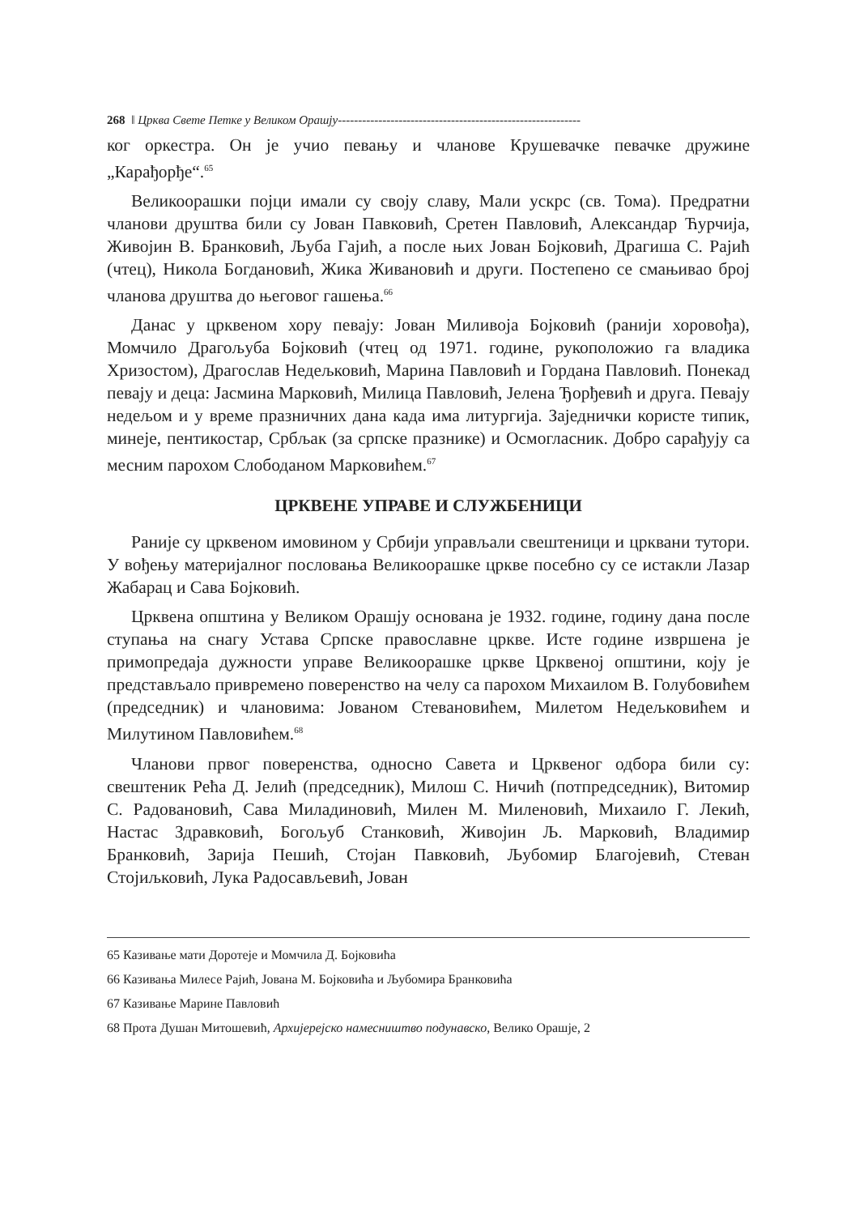268 ‖ Црква Свете Петке у Великом Орашју------------------------------------------------------------
ког оркестра. Он је учио певању и чланове Крушевачке певачке дружи­не „Карађорђе“.<sup>65</sup>
Великоорашки појци имали су своју славу, Мали ускрс (св. Тома). Пред­ратни чланови друштва били су Јован Павковић, Сретен Павловић, Алек­сандар Ћурчија, Живојин В. Бранковић, Љуба Гајић, а после њих Јован Бојковић, Драгиша С. Рајић (чтец), Никола Богдановић, Жика Живановић и други. Постепено се смањивао број чланова друштва до његовог гашења.<sup>66</sup>
Данас у црквеном хору певају: Јован Миливоја Бојковић (ранији хоровођа), Момчило Драгољуба Бојковић (чтец од 1971. године, рукоположио га вла­дика Хризостом), Драгослав Недељковић, Марина Павловић и Гордана Павловић. Понекад певају и деца: Јасмина Марковић, Милица Павловић, Јелена Ђорђевић и друга. Певају недељом и у време празничних дана када има литургија. Заједнички користе типик, минеје, пентикостар, Србљак (за српске празнике) и Осмогласник. Добро сарађују са месним парохом Слободаном Марковићем.<sup>67</sup>
ЦРКВЕНЕ УПРАВЕ И СЛУЖБЕНИЦИ
Раније су црквеном имовином у Србији управљали свештеници и црква­ни тутори. У вођењу материјалног пословања Великоорашке цркве посеб­но су се истакли Лазар Жабарац и Сава Бојковић.
Црквена општина у Великом Орашју основана је 1932. године, годину дана после ступања на снагу Устава Српске православне цркве. Исте го­дине извршена је примопредаја дужности управе Великоорашке цркве Црквеној општини, коју је представљало привремено поверенство на челу са парохом Михаилом В. Голубовићем (председник) и члановима: Јованом Стевановићем, Милетом Недељковићем и Милутином Павловићем.<sup>68</sup>
Чланови првог поверенства, односно Савета и Црквеног одбора били су: свештеник Рећа Д. Јелић (председник), Милош С. Ничић (потпредсед­ник), Витомир С. Радовановић, Сава Миладиновић, Милен М. Миленовић, Михаило Г. Лекић, Настас Здравковић, Богољуб Станковић, Живојин Љ. Марковић, Владимир Бранковић, Зарија Пешић, Стојан Павковић, Љубомир Благојевић, Стеван Стојиљковић, Лука Радосављевић, Јован
65 Казивање мати Доротеје и Момчила Д. Бојковића
66 Казивања Милесе Рајић, Јована М. Бојковића и Љубомира Бранковића
67 Казивање Марине Павловић
68 Прота Душан Митошевић, Архијерејско намесништво подунавско, Велико Орашје, 2